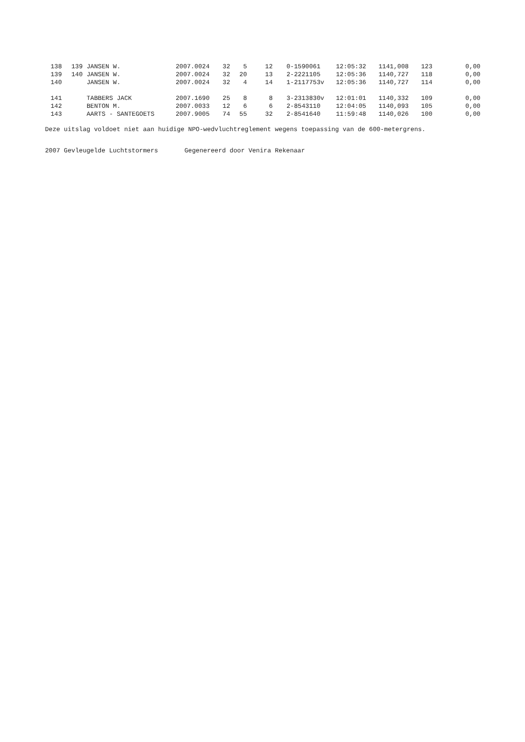| 138 | 139 | JANSEN W. | 2007.0024 | 32 | 5 | 12 | 0-1590061 | 12:05:32 | 1141,008 | 123 | 0,00 |
| 139 | 140 | JANSEN W. | 2007.0024 | 32 | 20 | 13 | 2-2221105 | 12:05:36 | 1140,727 | 118 | 0,00 |
| 140 | | JANSEN W. | 2007.0024 | 32 | 4 | 14 | 1-2117753v | 12:05:36 | 1140,727 | 114 | 0,00 |
| 141 | | TABBERS JACK | 2007.1690 | 25 | 8 | 8 | 3-2313830v | 12:01:01 | 1140,332 | 109 | 0,00 |
| 142 | | BENTON M. | 2007.0033 | 12 | 6 | 6 | 2-8543110 | 12:04:05 | 1140,093 | 105 | 0,00 |
| 143 | | AARTS - SANTEGOETS | 2007.9005 | 74 | 55 | 32 | 2-8541640 | 11:59:48 | 1140,026 | 100 | 0,00 |
Deze uitslag voldoet niet aan huidige NPO-wedvluchtreglement wegens toepassing van de 600-metergrens.
2007 Gevleugelde Luchtstormers Gegenereerd door Venira Rekenaar